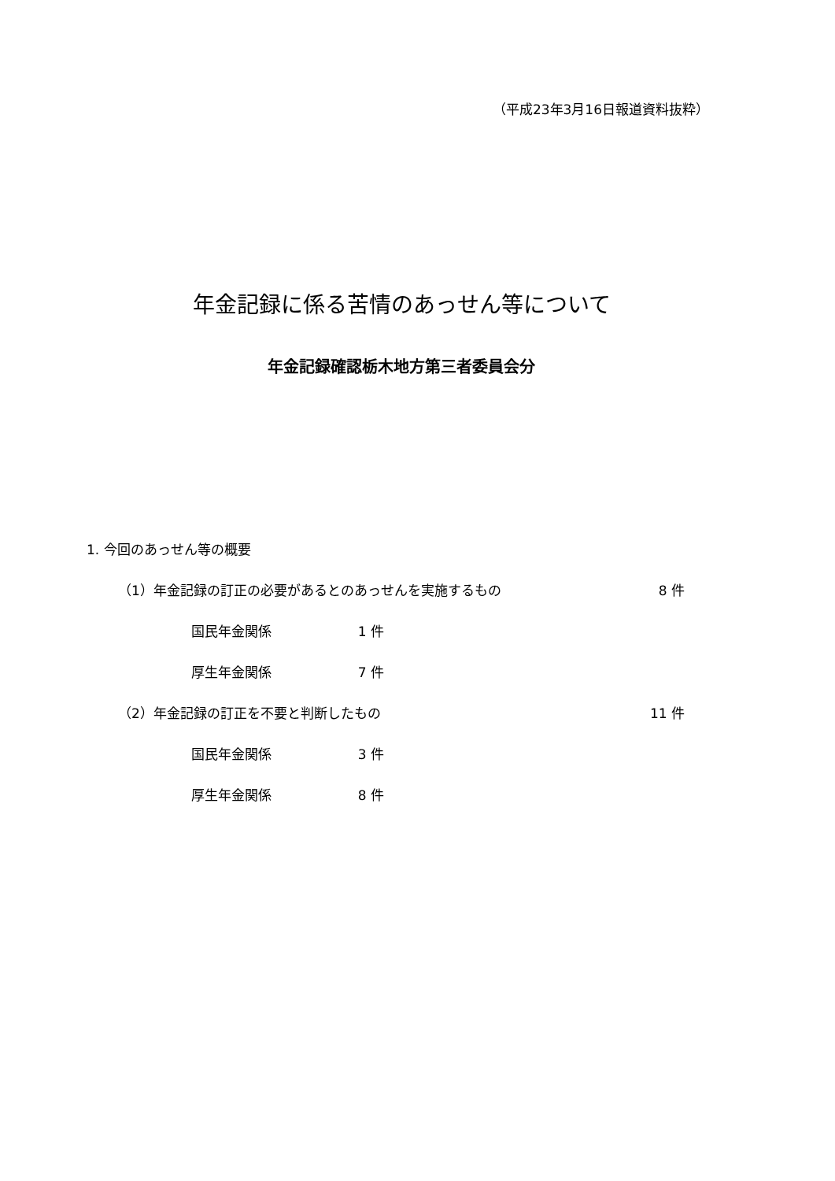（平成23年3月16日報道資料抜粋）
年金記録に係る苦情のあっせん等について
年金記録確認栃木地方第三者委員会分
1. 今回のあっせん等の概要
（1）年金記録の訂正の必要があるとのあっせんを実施するもの 8 件
国民年金関係 1 件
厚生年金関係 7 件
（2）年金記録の訂正を不要と判断したもの 11 件
国民年金関係 3 件
厚生年金関係 8 件